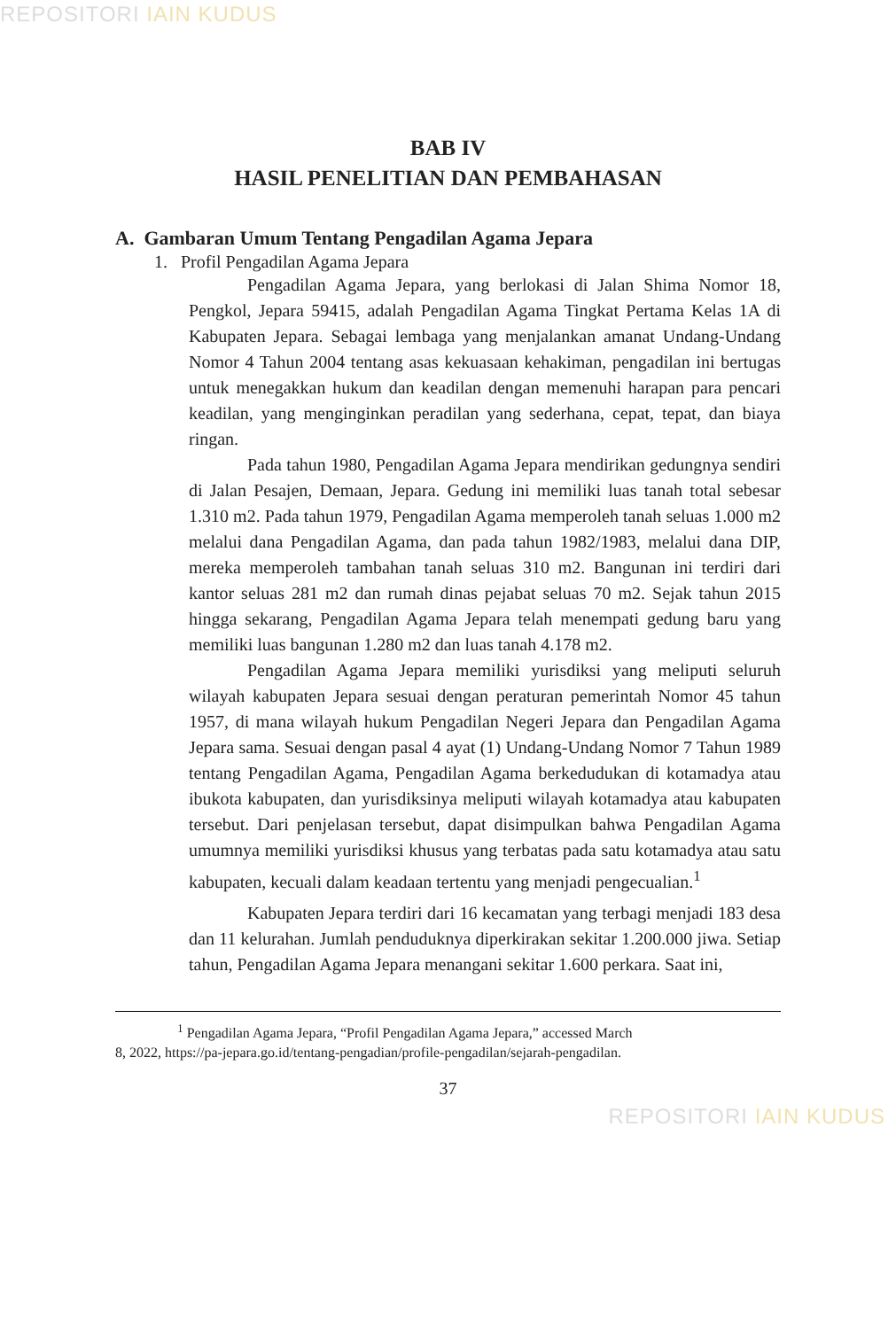REPOSITORI IAIN KUDUS
BAB IV
HASIL PENELITIAN DAN PEMBAHASAN
A. Gambaran Umum Tentang Pengadilan Agama Jepara
1. Profil Pengadilan Agama Jepara
Pengadilan Agama Jepara, yang berlokasi di Jalan Shima Nomor 18, Pengkol, Jepara 59415, adalah Pengadilan Agama Tingkat Pertama Kelas 1A di Kabupaten Jepara. Sebagai lembaga yang menjalankan amanat Undang-Undang Nomor 4 Tahun 2004 tentang asas kekuasaan kehakiman, pengadilan ini bertugas untuk menegakkan hukum dan keadilan dengan memenuhi harapan para pencari keadilan, yang menginginkan peradilan yang sederhana, cepat, tepat, dan biaya ringan.
Pada tahun 1980, Pengadilan Agama Jepara mendirikan gedungnya sendiri di Jalan Pesajen, Demaan, Jepara. Gedung ini memiliki luas tanah total sebesar 1.310 m2. Pada tahun 1979, Pengadilan Agama memperoleh tanah seluas 1.000 m2 melalui dana Pengadilan Agama, dan pada tahun 1982/1983, melalui dana DIP, mereka memperoleh tambahan tanah seluas 310 m2. Bangunan ini terdiri dari kantor seluas 281 m2 dan rumah dinas pejabat seluas 70 m2. Sejak tahun 2015 hingga sekarang, Pengadilan Agama Jepara telah menempati gedung baru yang memiliki luas bangunan 1.280 m2 dan luas tanah 4.178 m2.
Pengadilan Agama Jepara memiliki yurisdiksi yang meliputi seluruh wilayah kabupaten Jepara sesuai dengan peraturan pemerintah Nomor 45 tahun 1957, di mana wilayah hukum Pengadilan Negeri Jepara dan Pengadilan Agama Jepara sama. Sesuai dengan pasal 4 ayat (1) Undang-Undang Nomor 7 Tahun 1989 tentang Pengadilan Agama, Pengadilan Agama berkedudukan di kotamadya atau ibukota kabupaten, dan yurisdiksinya meliputi wilayah kotamadya atau kabupaten tersebut. Dari penjelasan tersebut, dapat disimpulkan bahwa Pengadilan Agama umumnya memiliki yurisdiksi khusus yang terbatas pada satu kotamadya atau satu kabupaten, kecuali dalam keadaan tertentu yang menjadi pengecualian.<sup>1</sup>
Kabupaten Jepara terdiri dari 16 kecamatan yang terbagi menjadi 183 desa dan 11 kelurahan. Jumlah penduduknya diperkirakan sekitar 1.200.000 jiwa. Setiap tahun, Pengadilan Agama Jepara menangani sekitar 1.600 perkara. Saat ini,
<sup>1</sup> Pengadilan Agama Jepara, “Profil Pengadilan Agama Jepara,” accessed March
8, 2022, https://pa-jepara.go.id/tentang-pengadian/profile-pengadilan/sejarah-pengadilan.
37
REPOSITORI IAIN KUDUS